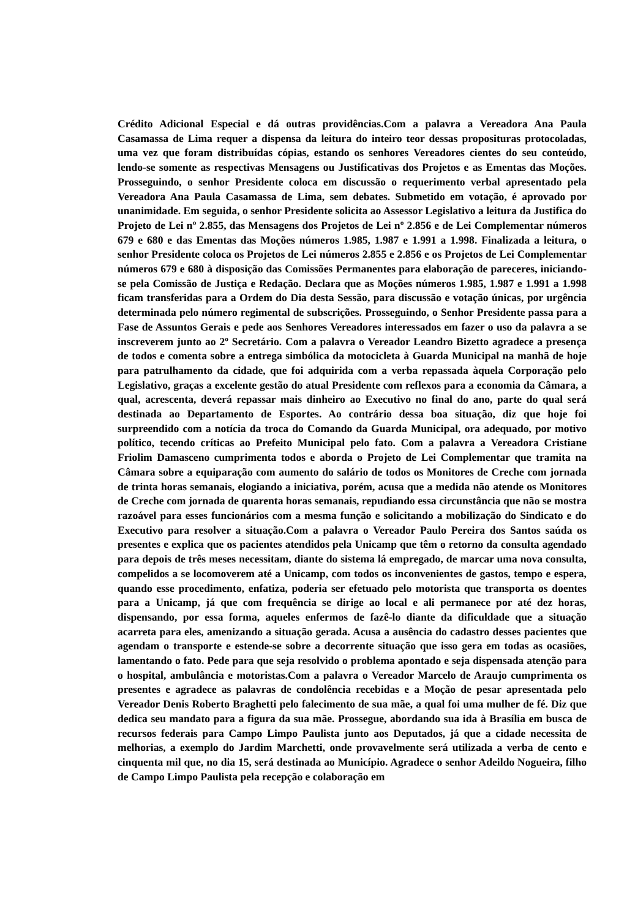Crédito Adicional Especial e dá outras providências.Com a palavra a Vereadora Ana Paula Casamassa de Lima requer a dispensa da leitura do inteiro teor dessas proposituras protocoladas, uma vez que foram distribuídas cópias, estando os senhores Vereadores cientes do seu conteúdo, lendo-se somente as respectivas Mensagens ou Justificativas dos Projetos e as Ementas das Moções. Prosseguindo, o senhor Presidente coloca em discussão o requerimento verbal apresentado pela Vereadora Ana Paula Casamassa de Lima, sem debates. Submetido em votação, é aprovado por unanimidade. Em seguida, o senhor Presidente solicita ao Assessor Legislativo a leitura da Justifica do Projeto de Lei nº 2.855, das Mensagens dos Projetos de Lei nº 2.856 e de Lei Complementar números 679 e 680 e das Ementas das Moções números 1.985, 1.987 e 1.991 a 1.998. Finalizada a leitura, o senhor Presidente coloca os Projetos de Lei números 2.855 e 2.856 e os Projetos de Lei Complementar números 679 e 680 à disposição das Comissões Permanentes para elaboração de pareceres, iniciando-se pela Comissão de Justiça e Redação. Declara que as Moções números 1.985, 1.987 e 1.991 a 1.998 ficam transferidas para a Ordem do Dia desta Sessão, para discussão e votação únicas, por urgência determinada pelo número regimental de subscrições. Prosseguindo, o Senhor Presidente passa para a Fase de Assuntos Gerais e pede aos Senhores Vereadores interessados em fazer o uso da palavra a se inscreverem junto ao 2º Secretário. Com a palavra o Vereador Leandro Bizetto agradece a presença de todos e comenta sobre a entrega simbólica da motocicleta à Guarda Municipal na manhã de hoje para patrulhamento da cidade, que foi adquirida com a verba repassada àquela Corporação pelo Legislativo, graças a excelente gestão do atual Presidente com reflexos para a economia da Câmara, a qual, acrescenta, deverá repassar mais dinheiro ao Executivo no final do ano, parte do qual será destinada ao Departamento de Esportes. Ao contrário dessa boa situação, diz que hoje foi surpreendido com a notícia da troca do Comando da Guarda Municipal, ora adequado, por motivo político, tecendo críticas ao Prefeito Municipal pelo fato. Com a palavra a Vereadora Cristiane Friolim Damasceno cumprimenta todos e aborda o Projeto de Lei Complementar que tramita na Câmara sobre a equiparação com aumento do salário de todos os Monitores de Creche com jornada de trinta horas semanais, elogiando a iniciativa, porém, acusa que a medida não atende os Monitores de Creche com jornada de quarenta horas semanais, repudiando essa circunstância que não se mostra razoável para esses funcionários com a mesma função e solicitando a mobilização do Sindicato e do Executivo para resolver a situação.Com a palavra o Vereador Paulo Pereira dos Santos saúda os presentes e explica que os pacientes atendidos pela Unicamp que têm o retorno da consulta agendado para depois de três meses necessitam, diante do sistema lá empregado, de marcar uma nova consulta, compelidos a se locomoverem até a Unicamp, com todos os inconvenientes de gastos, tempo e espera, quando esse procedimento, enfatiza, poderia ser efetuado pelo motorista que transporta os doentes para a Unicamp, já que com frequência se dirige ao local e ali permanece por até dez horas, dispensando, por essa forma, aqueles enfermos de fazê-lo diante da dificuldade que a situação acarreta para eles, amenizando a situação gerada. Acusa a ausência do cadastro desses pacientes que agendam o transporte e estende-se sobre a decorrente situação que isso gera em todas as ocasiões, lamentando o fato. Pede para que seja resolvido o problema apontado e seja dispensada atenção para o hospital, ambulância e motoristas.Com a palavra o Vereador Marcelo de Araujo cumprimenta os presentes e agradece as palavras de condolência recebidas e a Moção de pesar apresentada pelo Vereador Denis Roberto Braghetti pelo falecimento de sua mãe, a qual foi uma mulher de fé. Diz que dedica seu mandato para a figura da sua mãe. Prossegue, abordando sua ida à Brasília em busca de recursos federais para Campo Limpo Paulista junto aos Deputados, já que a cidade necessita de melhorias, a exemplo do Jardim Marchetti, onde provavelmente será utilizada a verba de cento e cinquenta mil que, no dia 15, será destinada ao Município. Agradece o senhor Adeildo Nogueira, filho de Campo Limpo Paulista pela recepção e colaboração em